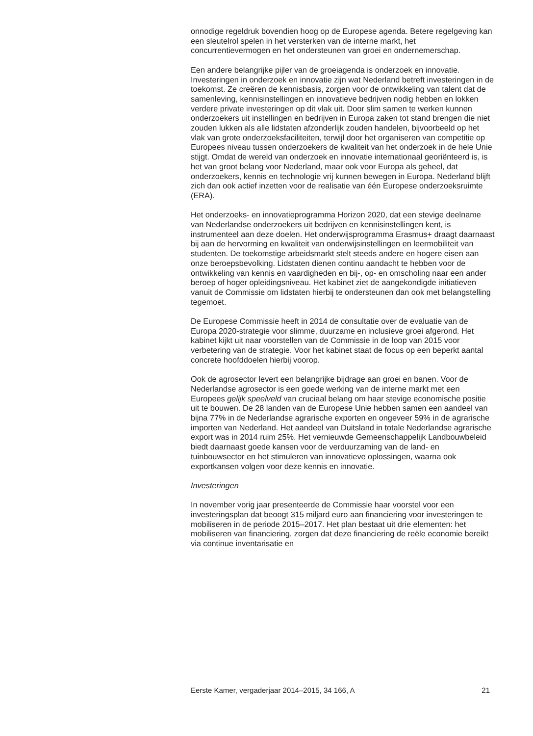onnodige regeldruk bovendien hoog op de Europese agenda. Betere regelgeving kan een sleutelrol spelen in het versterken van de interne markt, het concurrentievermogen en het ondersteunen van groei en ondernemerschap.
Een andere belangrijke pijler van de groeiagenda is onderzoek en innovatie. Investeringen in onderzoek en innovatie zijn wat Nederland betreft investeringen in de toekomst. Ze creëren de kennisbasis, zorgen voor de ontwikkeling van talent dat de samenleving, kennisinstellingen en innovatieve bedrijven nodig hebben en lokken verdere private investeringen op dit vlak uit. Door slim samen te werken kunnen onderzoekers uit instellingen en bedrijven in Europa zaken tot stand brengen die niet zouden lukken als alle lidstaten afzonderlijk zouden handelen, bijvoorbeeld op het vlak van grote onderzoeksfaciliteiten, terwijl door het organiseren van competitie op Europees niveau tussen onderzoekers de kwaliteit van het onderzoek in de hele Unie stijgt. Omdat de wereld van onderzoek en innovatie internationaal georiënteerd is, is het van groot belang voor Nederland, maar ook voor Europa als geheel, dat onderzoekers, kennis en technologie vrij kunnen bewegen in Europa. Nederland blijft zich dan ook actief inzetten voor de realisatie van één Europese onderzoeksruimte (ERA).
Het onderzoeks- en innovatieprogramma Horizon 2020, dat een stevige deelname van Nederlandse onderzoekers uit bedrijven en kennisinstellingen kent, is instrumenteel aan deze doelen. Het onderwijsprogramma Erasmus+ draagt daarnaast bij aan de hervorming en kwaliteit van onderwijsinstellingen en leermobiliteit van studenten. De toekomstige arbeidsmarkt stelt steeds andere en hogere eisen aan onze beroepsbevolking. Lidstaten dienen continu aandacht te hebben voor de ontwikkeling van kennis en vaardigheden en bij-, op- en omscholing naar een ander beroep of hoger opleidingsniveau. Het kabinet ziet de aangekondigde initiatieven vanuit de Commissie om lidstaten hierbij te ondersteunen dan ook met belangstelling tegemoet.
De Europese Commissie heeft in 2014 de consultatie over de evaluatie van de Europa 2020-strategie voor slimme, duurzame en inclusieve groei afgerond. Het kabinet kijkt uit naar voorstellen van de Commissie in de loop van 2015 voor verbetering van de strategie. Voor het kabinet staat de focus op een beperkt aantal concrete hoofddoelen hierbij voorop.
Ook de agrosector levert een belangrijke bijdrage aan groei en banen. Voor de Nederlandse agrosector is een goede werking van de interne markt met een Europees gelijk speelveld van cruciaal belang om haar stevige economische positie uit te bouwen. De 28 landen van de Europese Unie hebben samen een aandeel van bijna 77% in de Nederlandse agrarische exporten en ongeveer 59% in de agrarische importen van Nederland. Het aandeel van Duitsland in totale Nederlandse agrarische export was in 2014 ruim 25%. Het vernieuwde Gemeenschappelijk Landbouwbeleid biedt daarnaast goede kansen voor de verduurzaming van de land- en tuinbouwsector en het stimuleren van innovatieve oplossingen, waarna ook exportkansen volgen voor deze kennis en innovatie.
Investeringen
In november vorig jaar presenteerde de Commissie haar voorstel voor een investeringsplan dat beoogt 315 miljard euro aan financiering voor investeringen te mobiliseren in de periode 2015–2017. Het plan bestaat uit drie elementen: het mobiliseren van financiering, zorgen dat deze financiering de reële economie bereikt via continue inventarisatie en
Eerste Kamer, vergaderjaar 2014–2015, 34 166, A 21